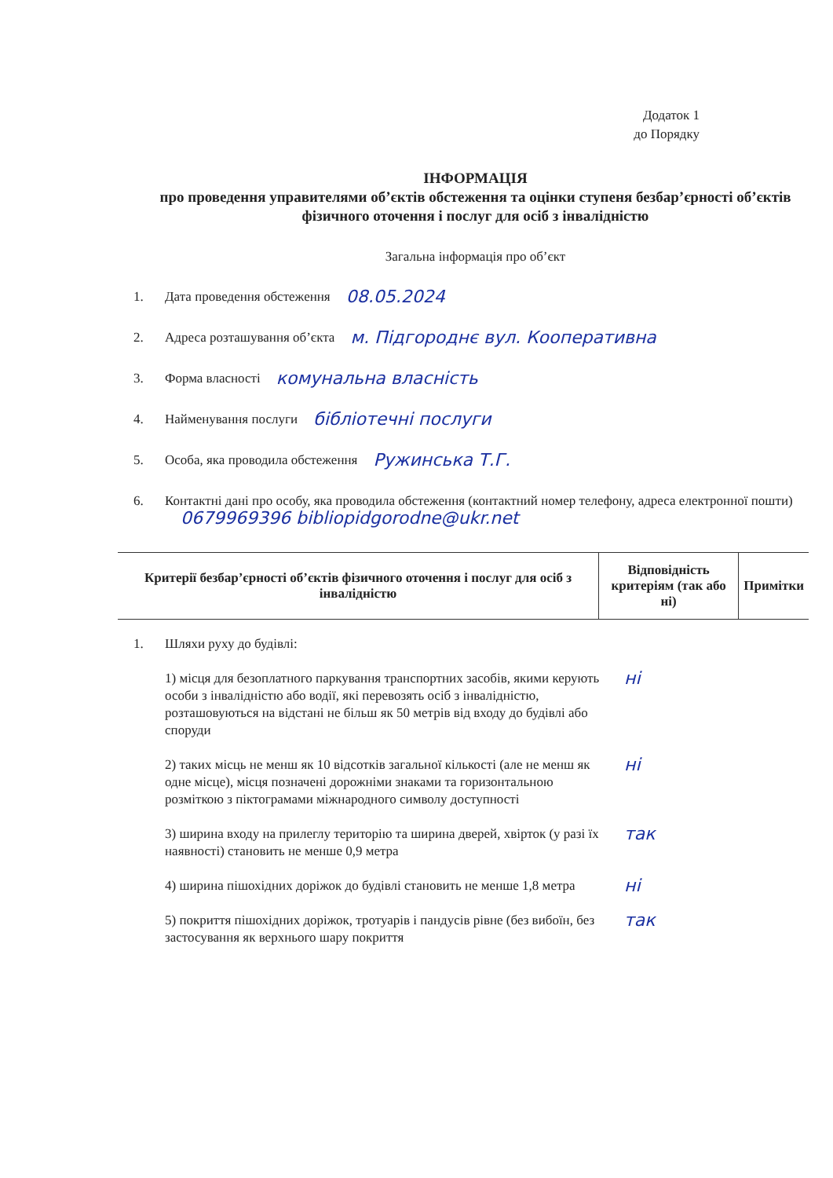Додаток 1
до Порядку
ІНФОРМАЦІЯ
про проведення управителями об’єктів обстеження та оцінки ступеня безбар’єрності об’єктів фізичного оточення і послуг для осіб з інвалідністю
Загальна інформація про об’єкт
1. Дата проведення обстеження 08.05.2024
2. Адреса розташування об’єкта м. Підгороднє вул. Кооперативна
3. Форма власності комунальна власність
4. Найменування послуги бібліотечні послуги
5. Особа, яка проводила обстеження Ружинська Т.Г.
6. Контактні дані про особу, яка проводила обстеження (контактний номер телефону, адреса електронної пошти) 0679969396 bibliopidgorodne@ukr.net
| Критерії безбар’єрності об’єктів фізичного оточення і послуг для осіб з інвалідністю | Відповідність критеріям (так або ні) | Примітки |
| --- | --- | --- |
1. Шляхи руху до будівлі:
1) місця для безоплатного паркування транспортних засобів, якими керують особи з інвалідністю або водії, які перевозять осіб з інвалідністю, розташовуються на відстані не більш як 50 метрів від входу до будівлі або споруди
ні
2) таких місць не менш як 10 відсотків загальної кількості (але не менш як одне місце), місця позначені дорожніми знаками та горизонтальною розміткою з піктограмами міжнародного символу доступності
ні
3) ширина входу на прилеглу територію та ширина дверей, хвірток (у разі їх наявності) становить не менше 0,9 метра
так
4) ширина пішохідних доріжок до будівлі становить не менше 1,8 метра
ні
5) покриття пішохідних доріжок, тротуарів і пандусів рівне (без вибоїн, без застосування як верхнього шару покриття
так